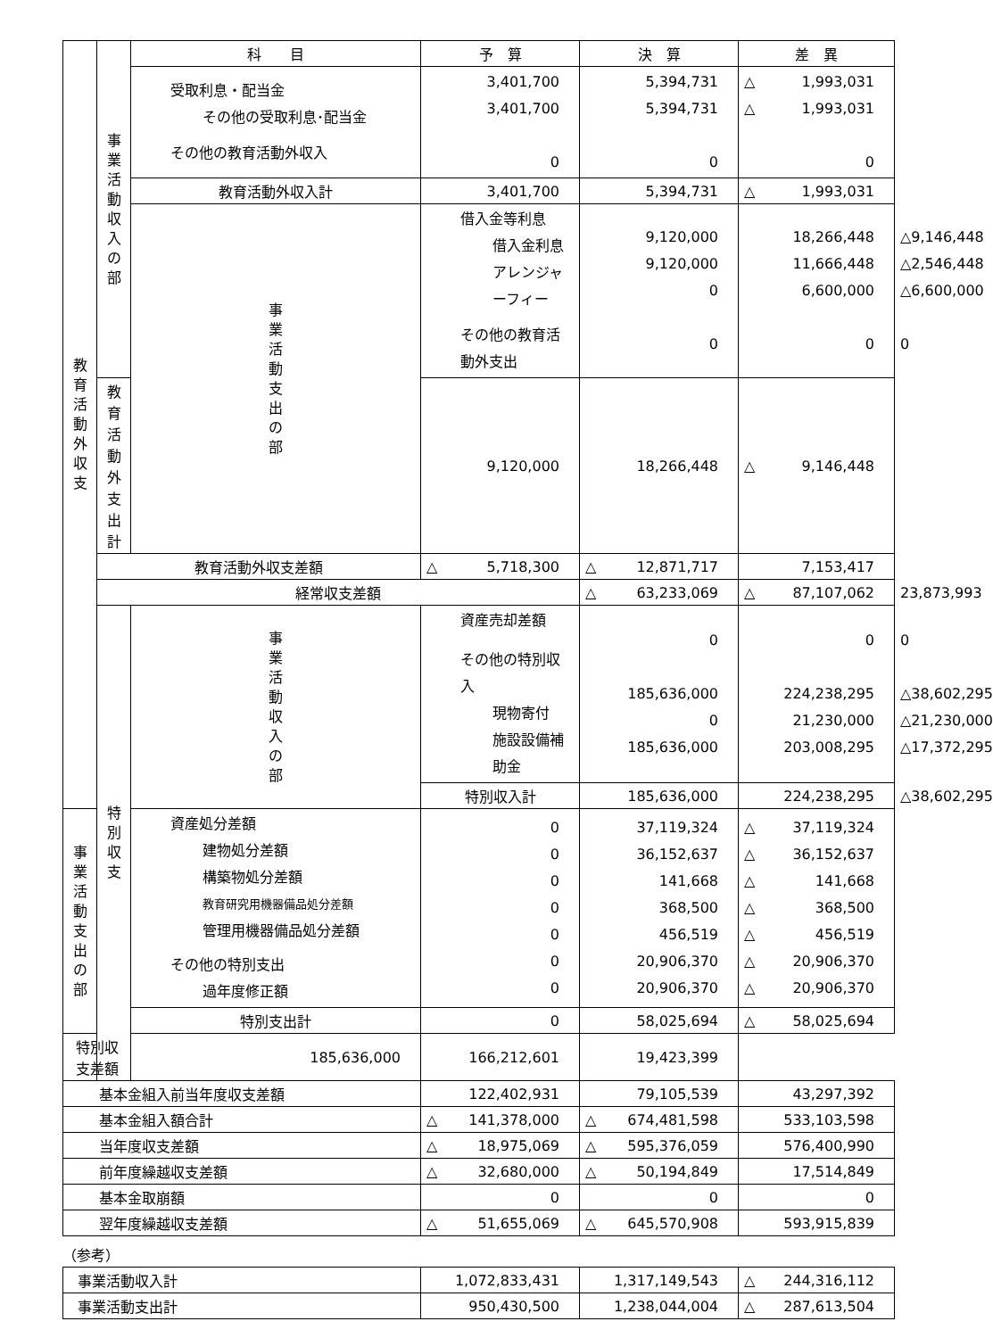| 教 育 活 動 外 収 支 | 事 業 活 動 収 入 の 部 | 科 目 | 予 算 | 決 算 | 差 異 | |
| | | 受取利息・配当金 その他の受取利息･配当金 その他の教育活動外収入 | 3,401,700 3,401,700 0 | 5,394,731 5,394,731 0 | △ 1,993,031 △ 1,993,031 0 | |
| | | 教育活動外収入計 | 3,401,700 | 5,394,731 | △ 1,993,031 | |
| | | 事 業 活 動 支 出 の 部 | 借入金等利息 借入金利息 アレンジャーフィー その他の教育活動外支出 | 9,120,000 9,120,000 0 0 | 18,266,448 11,666,448 6,600,000 0 | △ 9,146,448 △ 2,546,448 △ 6,600,000 0 |
| | 教育活動外支出計 | | 9,120,000 | 18,266,448 | △ 9,146,448 | |
| | 教育活動外収支差額 | | △ 5,718,300 | △ 12,871,717 | 7,153,417 | |
| | 経常収支差額 | | | △ 63,233,069 | △ 87,107,062 | 23,873,993 |
| | 特 別 収 支 | 事 業 活 動 収 入 の 部 | 資産売却差額 その他の特別収入 現物寄付 施設設備補助金 | 0 185,636,000 0 185,636,000 | 0 224,238,295 21,230,000 203,008,295 | 0 △ 38,602,295 △ 21,230,000 △ 17,372,295 |
| | | | 特別収入計 | 185,636,000 | 224,238,295 | △ 38,602,295 |
| 事 業 活 動 支 出 の 部 | | 資産処分差額 建物処分差額 構築物処分差額 教育研究用機器備品処分差額 管理用機器備品処分差額 その他の特別支出 過年度修正額 | 0 0 0 0 0 0 0 | 37,119,324 36,152,637 141,668 368,500 456,519 20,906,370 20,906,370 | △ 37,119,324 △ 36,152,637 △ 141,668 △ 368,500 △ 456,519 △ 20,906,370 △ 20,906,370 | |
| | | 特別支出計 | 0 | 58,025,694 | △ 58,025,694 | |
| 特別収支差額 | | 185,636,000 | 166,212,601 | 19,423,399 | | |
| 基本金組入前当年度収支差額 | | | 122,402,931 | 79,105,539 | 43,297,392 | |
| 基本金組入額合計 | | | △ 141,378,000 | △ 674,481,598 | 533,103,598 | |
| 当年度収支差額 | | | △ 18,975,069 | △ 595,376,059 | 576,400,990 | |
| 前年度繰越収支差額 | | | △ 32,680,000 | △ 50,194,849 | 17,514,849 | |
| 基本金取崩額 | | | 0 | 0 | 0 | |
| 翌年度繰越収支差額 | | | △ 51,655,069 | △ 645,570,908 | 593,915,839 | |
（参考）
| 事業活動収入計 | 1,072,833,431 | 1,317,149,543 | △ 244,316,112 |
| 事業活動支出計 | 950,430,500 | 1,238,044,004 | △ 287,613,504 |